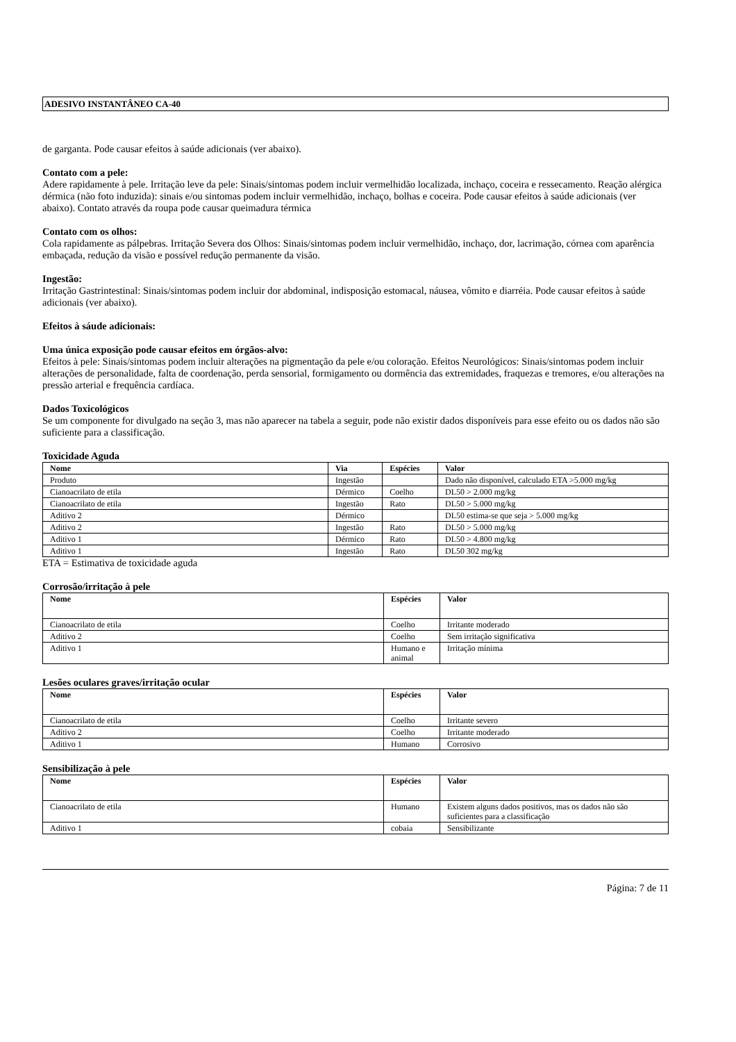ADESIVO INSTANTÂNEO CA-40
de garganta. Pode causar efeitos à saúde adicionais (ver abaixo).
Contato com a pele:
Adere rapidamente à pele. Irritação leve da pele: Sinais/sintomas podem incluir vermelhidão localizada, inchaço, coceira e ressecamento. Reação alérgica dérmica (não foto induzida): sinais e/ou sintomas podem incluir vermelhidão, inchaço, bolhas e coceira. Pode causar efeitos à saúde adicionais (ver abaixo). Contato através da roupa pode causar queimadura térmica
Contato com os olhos:
Cola rapidamente as pálpebras. Irritação Severa dos Olhos: Sinais/sintomas podem incluir vermelhidão, inchaço, dor, lacrimação, córnea com aparência embaçada, redução da visão e possível redução permanente da visão.
Ingestão:
Irritação Gastrintestinal: Sinais/sintomas podem incluir dor abdominal, indisposição estomacal, náusea, vômito e diarréia. Pode causar efeitos à saúde adicionais (ver abaixo).
Efeitos à sáude adicionais:
Uma única exposição pode causar efeitos em órgãos-alvo:
Efeitos à pele: Sinais/sintomas podem incluir alterações na pigmentação da pele e/ou coloração. Efeitos Neurológicos: Sinais/sintomas podem incluir alterações de personalidade, falta de coordenação, perda sensorial, formigamento ou dormência das extremidades, fraquezas e tremores, e/ou alterações na pressão arterial e frequência cardíaca.
Dados Toxicológicos
Se um componente for divulgado na seção 3, mas não aparecer na tabela a seguir, pode não existir dados disponíveis para esse efeito ou os dados não são suficiente para a classificação.
Toxicidade Aguda
| Nome | Via | Espécies | Valor |
| --- | --- | --- | --- |
| Produto | Ingestão | | Dado não disponível, calculado ETA >5.000 mg/kg |
| Cianoacrilato de etila | Dérmico | Coelho | DL50 > 2.000 mg/kg |
| Cianoacrilato de etila | Ingestão | Rato | DL50 > 5.000 mg/kg |
| Aditivo 2 | Dérmico | | DL50 estima-se que seja > 5.000 mg/kg |
| Aditivo 2 | Ingestão | Rato | DL50 > 5.000 mg/kg |
| Aditivo 1 | Dérmico | Rato | DL50 > 4.800 mg/kg |
| Aditivo 1 | Ingestão | Rato | DL50 302 mg/kg |
ETA = Estimativa de toxicidade aguda
Corrosão/irritação à pele
| Nome | Espécies | Valor |
| --- | --- | --- |
| Cianoacrilato de etila | Coelho | Irritante moderado |
| Aditivo 2 | Coelho | Sem irritação significativa |
| Aditivo 1 | Humano e animal | Irritação mínima |
Lesões oculares graves/irritação ocular
| Nome | Espécies | Valor |
| --- | --- | --- |
| Cianoacrilato de etila | Coelho | Irritante severo |
| Aditivo 2 | Coelho | Irritante moderado |
| Aditivo 1 | Humano | Corrosivo |
Sensibilização à pele
| Nome | Espécies | Valor |
| --- | --- | --- |
| Cianoacrilato de etila | Humano | Existem alguns dados positivos, mas os dados não são suficientes para a classificação |
| Aditivo 1 | cobaia | Sensibilizante |
Página: 7 de 11